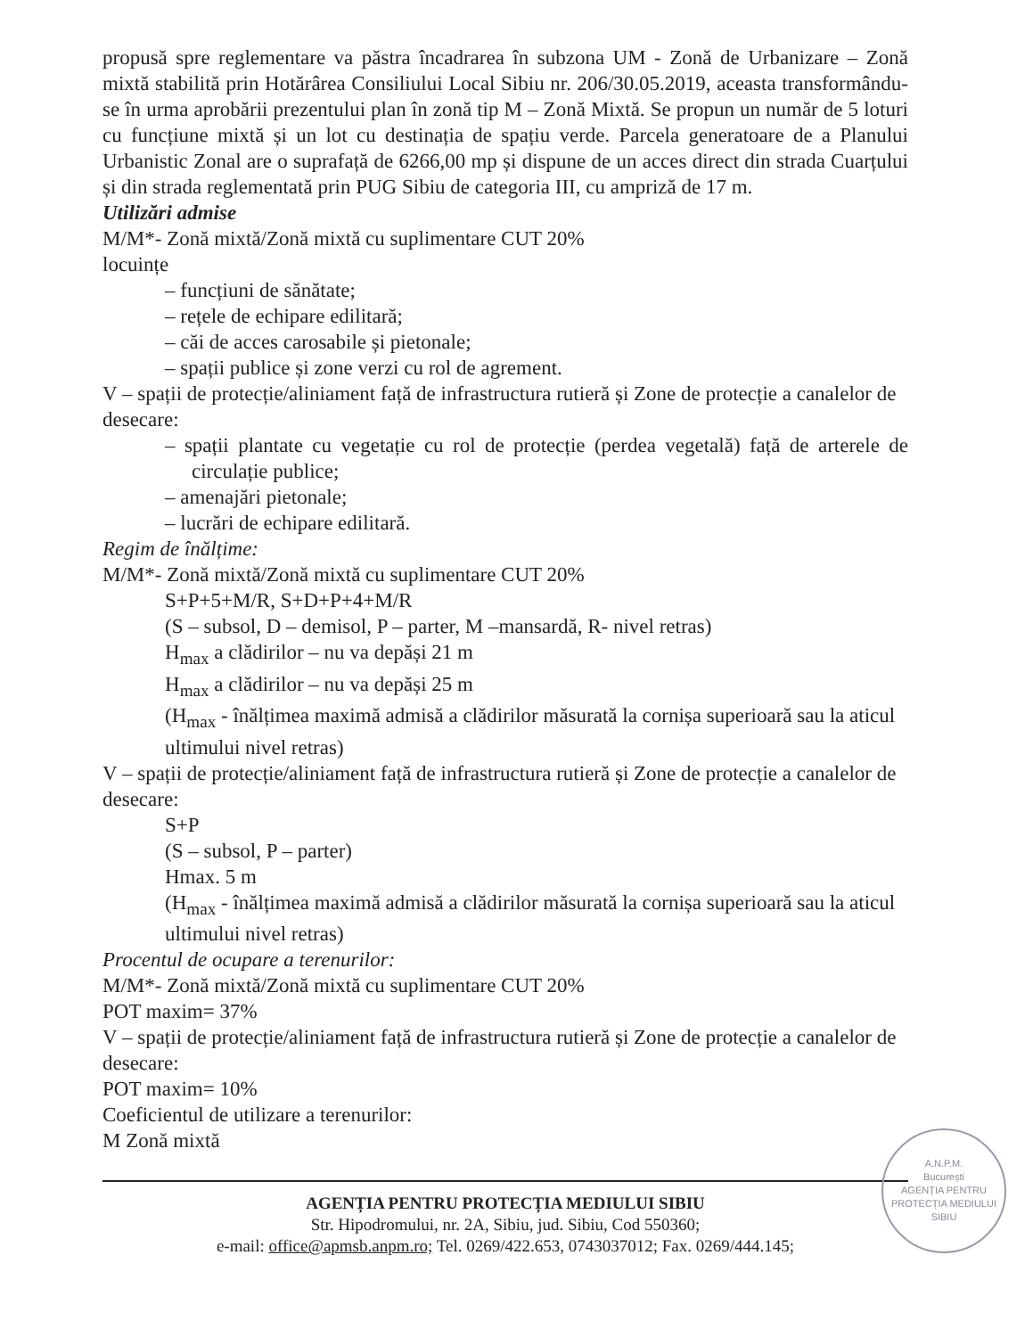propusă spre reglementare va păstra încadrarea în subzona UM - Zonă de Urbanizare – Zonă mixtă stabilită prin Hotărârea Consiliului Local Sibiu nr. 206/30.05.2019, aceasta transformându-se în urma aprobării prezentului plan în zonă tip M – Zonă Mixtă. Se propun un număr de 5 loturi cu funcțiune mixtă și un lot cu destinația de spațiu verde. Parcela generatoare de a Planului Urbanistic Zonal are o suprafață de 6266,00 mp și dispune de un acces direct din strada Cuarțului și din strada reglementată prin PUG Sibiu de categoria III, cu ampriză de 17 m.
Utilizări admise
M/M*- Zonă mixtă/Zonă mixtă cu suplimentare CUT 20%
locuințe
– funcțiuni de sănătate;
– rețele de echipare edilitară;
– căi de acces carosabile și pietonale;
– spații publice și zone verzi cu rol de agrement.
V – spații de protecție/aliniament față de infrastructura rutieră și Zone de protecție a canalelor de desecare:
– spații plantate cu vegetație cu rol de protecție (perdea vegetală) față de arterele de circulație publice;
– amenajări pietonale;
– lucrări de echipare edilitară.
Regim de înălțime:
M/M*- Zonă mixtă/Zonă mixtă cu suplimentare CUT 20%
S+P+5+M/R, S+D+P+4+M/R
(S – subsol, D – demisol, P – parter, M –mansardă, R- nivel retras)
H<sub>max</sub> a clădirilor – nu va depăși 21 m
H<sub>max</sub> a clădirilor – nu va depăși 25 m
(H<sub>max</sub> - înălțimea maximă admisă a clădirilor măsurată la cornișa superioară sau la aticul ultimului nivel retras)
V – spații de protecție/aliniament față de infrastructura rutieră și Zone de protecție a canalelor de desecare:
S+P
(S – subsol, P – parter)
Hmax. 5 m
(H<sub>max</sub> - înălțimea maximă admisă a clădirilor măsurată la cornișa superioară sau la aticul ultimului nivel retras)
Procentul de ocupare a terenurilor:
M/M*- Zonă mixtă/Zonă mixtă cu suplimentare CUT 20%
POT maxim= 37%
V – spații de protecție/aliniament față de infrastructura rutieră și Zone de protecție a canalelor de desecare:
POT maxim= 10%
Coeficientul de utilizare a terenurilor:
M Zonă mixtă
A.N.P.M.
București
AGENȚIA PENTRU PROTECȚIA MEDIULUI SIBIU
AGENȚIA PENTRU PROTECȚIA MEDIULUI SIBIU
Str. Hipodromului, nr. 2A, Sibiu, jud. Sibiu, Cod 550360;
e-mail: office@apmsb.anpm.ro; Tel. 0269/422.653, 0743037012; Fax. 0269/444.145;